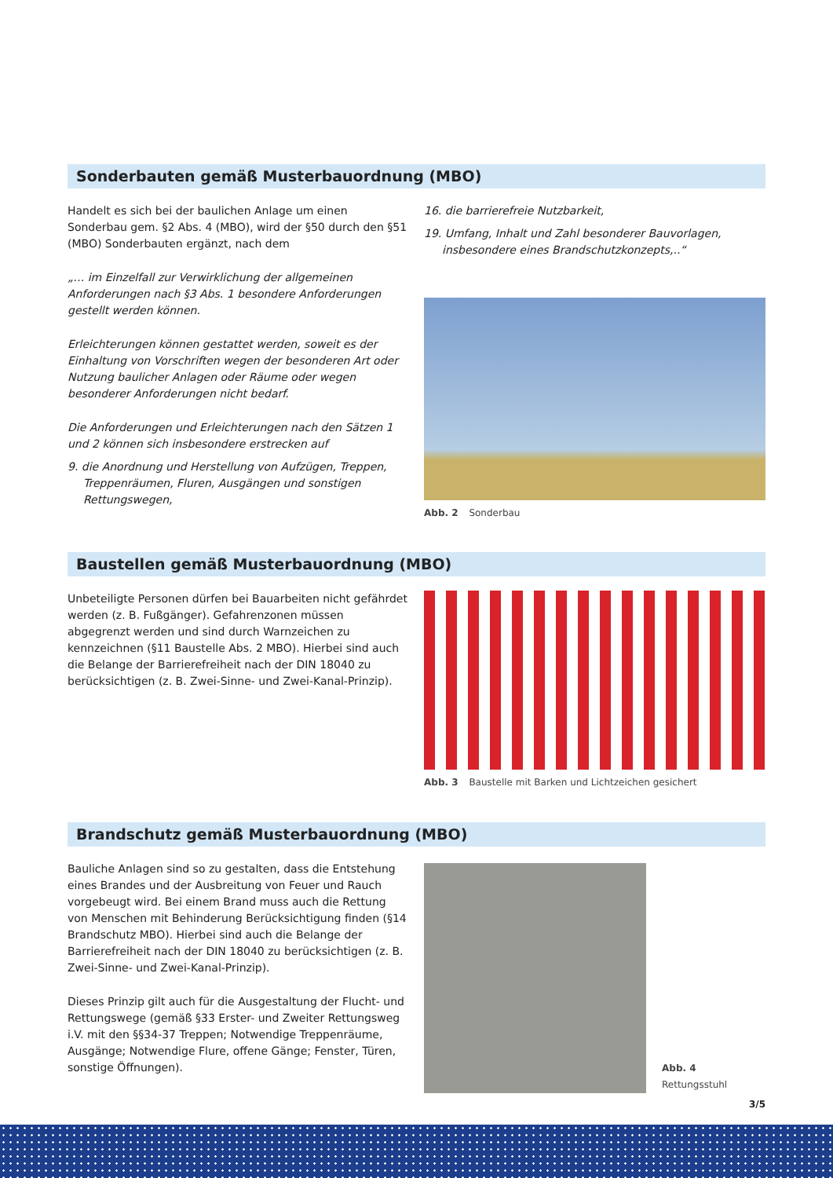Sonderbauten gemäß Musterbauordnung (MBO)
Handelt es sich bei der baulichen Anlage um einen Sonderbau gem. §2 Abs. 4 (MBO), wird der §50 durch den §51 (MBO) Sonderbauten ergänzt, nach dem
„… im Einzelfall zur Verwirklichung der allgemeinen Anforderungen nach §3 Abs. 1 besondere Anforderungen gestellt werden können.
Erleichterungen können gestattet werden, soweit es der Einhaltung von Vorschriften wegen der besonderen Art oder Nutzung baulicher Anlagen oder Räume oder wegen besonderer Anforderungen nicht bedarf.
Die Anforderungen und Erleichterungen nach den Sätzen 1 und 2 können sich insbesondere erstrecken auf
9. die Anordnung und Herstellung von Aufzügen, Treppen, Treppenräumen, Fluren, Ausgängen und sonstigen Rettungswegen,
16. die barrierefreie Nutzbarkeit,
19. Umfang, Inhalt und Zahl besonderer Bauvorlagen, insbesondere eines Brandschutzkonzepts,..“
Abb. 2 Sonderbau
Baustellen gemäß Musterbauordnung (MBO)
Unbeteiligte Personen dürfen bei Bauarbeiten nicht gefährdet werden (z. B. Fußgänger). Gefahrenzonen müssen abgegrenzt werden und sind durch Warnzeichen zu kennzeichnen (§11 Baustelle Abs. 2 MBO). Hierbei sind auch die Belange der Barrierefreiheit nach der DIN 18040 zu berücksichtigen (z. B. Zwei-Sinne- und Zwei-Kanal-Prinzip).
Abb. 3 Baustelle mit Barken und Lichtzeichen gesichert
Brandschutz gemäß Musterbauordnung (MBO)
Bauliche Anlagen sind so zu gestalten, dass die Entstehung eines Brandes und der Ausbreitung von Feuer und Rauch vorgebeugt wird. Bei einem Brand muss auch die Rettung von Menschen mit Behinderung Berücksichtigung finden (§14 Brandschutz MBO). Hierbei sind auch die Belange der Barrierefreiheit nach der DIN 18040 zu berücksichtigen (z. B. Zwei-Sinne- und Zwei-Kanal-Prinzip).
Dieses Prinzip gilt auch für die Ausgestaltung der Flucht- und Rettungswege (gemäß §33 Erster- und Zweiter Rettungsweg i.V. mit den §§34-37 Treppen; Notwendige Treppenräume, Ausgänge; Notwendige Flure, offene Gänge; Fenster, Türen, sonstige Öffnungen).
Abb. 4
Rettungsstuhl
3/5